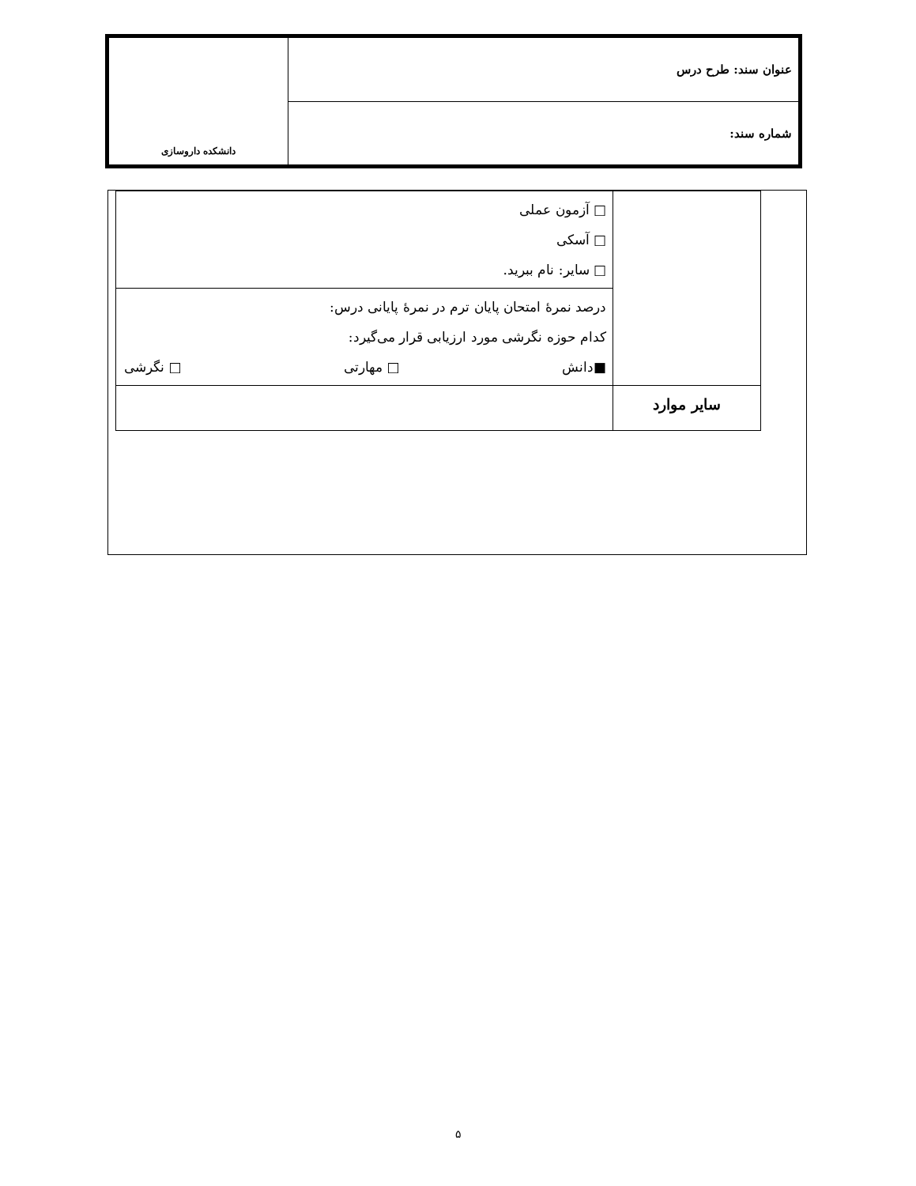| عنوان سند: طرح درس | دانشکده داروسازی |
| شماره سند: | |
| | □ آزمون عملی □ آسکی □ سایر: نام ببرید. |
| | درصد نمرهٔ امتحان پایان ترم در نمرهٔ پایانی درس: کدام حوزه نگرشی مورد ارزیابی قرار می‌گیرد: ■دانش □ مهارتی □ نگرشی |
| سایر موارد | |
۵